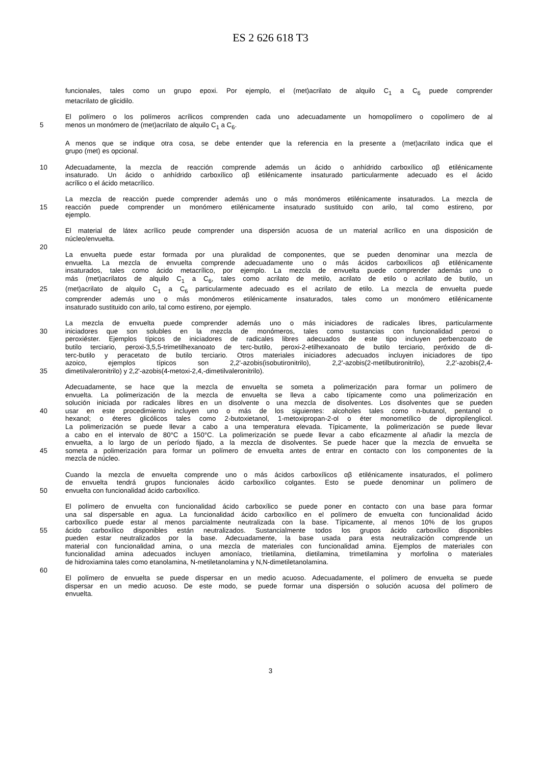ES 2 626 618 T3
funcionales, tales como un grupo epoxi. Por ejemplo, el (met)acrilato de alquilo C<sub>1</sub> a C<sub>6</sub> puede comprender
metacrilato de glicidilo.
El polímero o los polímeros acrílicos comprenden cada uno adecuadamente un homopolímero o copolímero de al
5 menos un monómero de (met)acrilato de alquilo C<sub>1</sub> a C<sub>6</sub>.
A menos que se indique otra cosa, se debe entender que la referencia en la presente a (met)acrilato indica que el
grupo (met) es opcional.
10 Adecuadamente, la mezcla de reacción comprende además un ácido o anhídrido carboxílico αβ etilénicamente
insaturado. Un ácido o anhídrido carboxílico αβ etilénicamente insaturado particularmente adecuado es el ácido
acrílico o el ácido metacrílico.
La mezcla de reacción puede comprender además uno o más monómeros etilénicamente insaturados. La mezcla de
15 reacción puede comprender un monómero etilénicamente insaturado sustituido con arilo, tal como estireno, por
ejemplo.
El material de látex acrílico peude comprender una dispersión acuosa de un material acrílico en una disposición de
núcleo/envuelta.
20
La envuelta puede estar formada por una pluralidad de componentes, que se pueden denominar una mezcla de
envuelta. La mezcla de envuelta comprende adecuadamente uno o más ácidos carboxílicos αβ etilénicamente
insaturados, tales como ácido metacrílico, por ejemplo. La mezcla de envuelta puede comprender además uno o
más (met)acrilatos de alquilo C<sub>1</sub> a C<sub>6</sub>, tales como acrilato de metilo, acrilato de etilo o acrilato de butilo, un
25 (met)acrilato de alquilo C<sub>1</sub> a C<sub>6</sub> particularmente adecuado es el acrilato de etilo. La mezcla de envuelta puede
comprender además uno o más monómeros etilénicamente insaturados, tales como un monómero etilénicamente
insaturado sustituido con arilo, tal como estireno, por ejemplo.
La mezcla de envuelta puede comprender además uno o más iniciadores de radicales libres, particularmente
30 iniciadores que son solubles en la mezcla de monómeros, tales como sustancias con funcionalidad peroxi o
peroxiéster. Ejemplos típicos de iniciadores de radicales libres adecuados de este tipo incluyen perbenzoato de
butilo terciario, peroxi-3,5,5-trimetilhexanoato de terc-butilo, peroxi-2-etilhexanoato de butilo terciario, peróxido de di-
terc-butilo y peracetato de butilo terciario. Otros materiales iniciadores adecuados incluyen iniciadores de tipo
azoico, ejemplos típicos son 2,2'-azobis(isobutironitrilo), 2,2'-azobis(2-metilbutironitrilo), 2,2'-azobis(2,4-
35 dimetilvaleronitrilo) y 2,2'-azobis(4-metoxi-2,4,-dimetilvaleronitrilo).
Adecuadamente, se hace que la mezcla de envuelta se someta a polimerización para formar un polímero de
envuelta. La polimerización de la mezcla de envuelta se lleva a cabo típicamente como una polimerización en
solución iniciada por radicales libres en un disolvente o una mezcla de disolventes. Los disolventes que se pueden
40 usar en este procedimiento incluyen uno o más de los siguientes: alcoholes tales como n-butanol, pentanol o
hexanol; o éteres glicólicos tales como 2-butoxietanol, 1-metoxipropan-2-ol o éter monometílico de dipropilenglicol.
La polimerización se puede llevar a cabo a una temperatura elevada. Típicamente, la polimerización se puede llevar
a cabo en el intervalo de 80°C a 150°C. La polimerización se puede llevar a cabo eficazmente al añadir la mezcla de
envuelta, a lo largo de un período fijado, a la mezcla de disolventes. Se puede hacer que la mezcla de envuelta se
45 someta a polimerización para formar un polímero de envuelta antes de entrar en contacto con los componentes de la
mezcla de núcleo.
Cuando la mezcla de envuelta comprende uno o más ácidos carboxílicos αβ etilénicamente insaturados, el polímero
de envuelta tendrá grupos funcionales ácido carboxílico colgantes. Esto se puede denominar un polímero de
50 envuelta con funcionalidad ácido carboxílico.
El polímero de envuelta con funcionalidad ácido carboxílico se puede poner en contacto con una base para formar
una sal dispersable en agua. La funcionalidad ácido carboxílico en el polímero de envuelta con funcionalidad ácido
carboxílico puede estar al menos parcialmente neutralizada con la base. Típicamente, al menos 10% de los grupos
55 ácido carboxílico disponibles están neutralizados. Sustancialmente todos los grupos ácido carboxílico disponibles
pueden estar neutralizados por la base. Adecuadamente, la base usada para esta neutralización comprende un
material con funcionalidad amina, o una mezcla de materiales con funcionalidad amina. Ejemplos de materiales con
funcionalidad amina adecuados incluyen amoníaco, trietilamina, dietilamina, trimetilamina y morfolina o materiales
de hidroxiamina tales como etanolamina, N-metiletanolamina y N,N-dimetiletanolamina.
60
El polímero de envuelta se puede dispersar en un medio acuoso. Adecuadamente, el polímero de envuelta se puede
dispersar en un medio acuoso. De este modo, se puede formar una dispersión o solución acuosa del polímero de
envuelta.
3